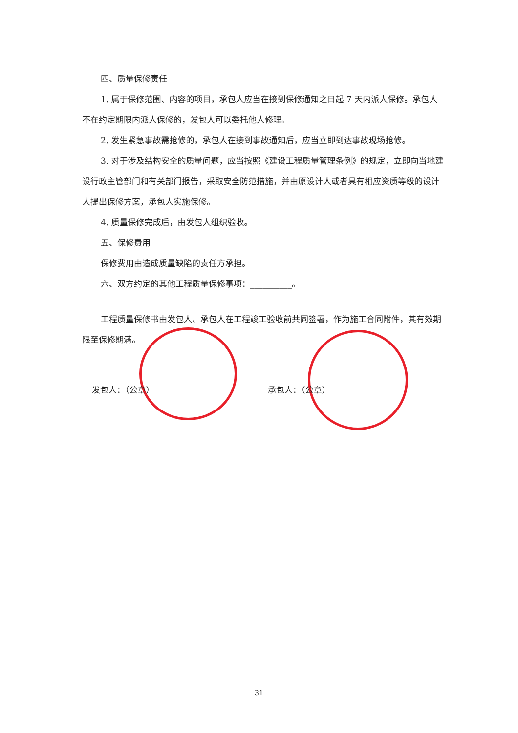四、质量保修责任
1. 属于保修范围、内容的项目，承包人应当在接到保修通知之日起 7 天内派人保修。承包人不在约定期限内派人保修的，发包人可以委托他人修理。
2. 发生紧急事故需抢修的，承包人在接到事故通知后，应当立即到达事故现场抢修。
3. 对于涉及结构安全的质量问题，应当按照《建设工程质量管理条例》的规定，立即向当地建设行政主管部门和有关部门报告，采取安全防范措施，并由原设计人或者具有相应资质等级的设计人提出保修方案，承包人实施保修。
4. 质量保修完成后，由发包人组织验收。
五、保修费用
保修费用由造成质量缺陷的责任方承担。
六、双方约定的其他工程质量保修事项：__________。
工程质量保修书由发包人、承包人在工程竣工验收前共同签署，作为施工合同附件，其有效期限至保修期满。
发包人：（公章） 承包人：（公章）
31